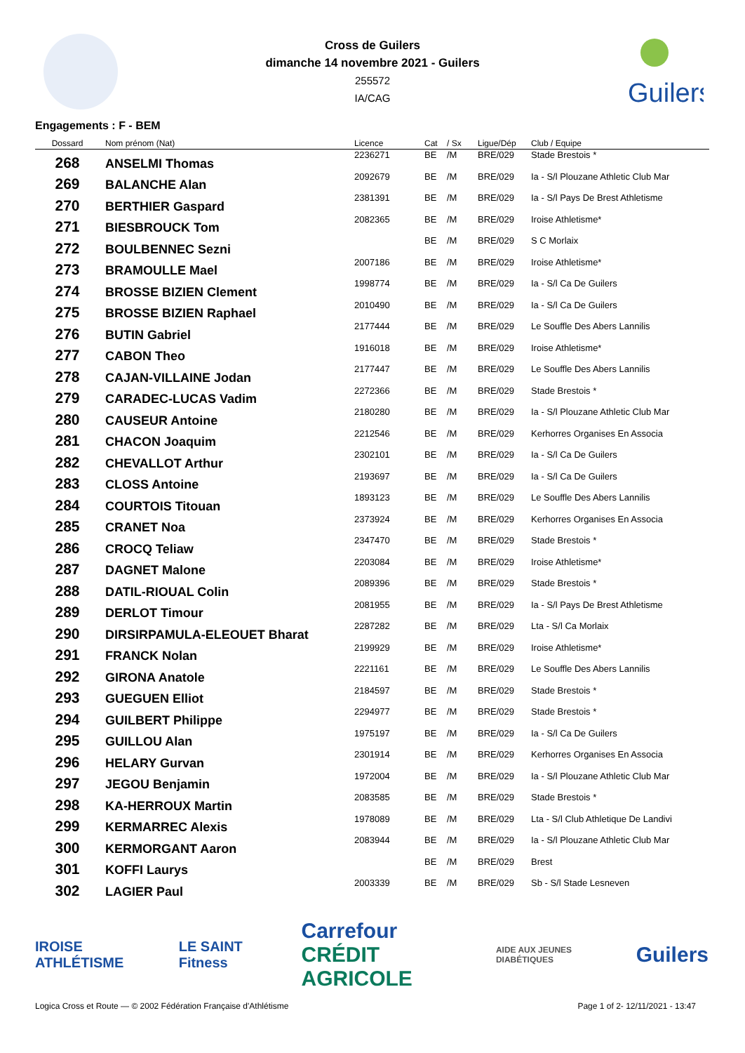Cross de Guilers
dimanche 14 novembre 2021 - Guilers
255572
IA/CAG
Guilers
Engagements : F - BEM
| Dossard | Nom prénom (Nat) | Licence | Cat | / Sx | Ligue/Dép | Club / Equipe |
| --- | --- | --- | --- | --- | --- | --- |
| 268 | ANSELMI Thomas | 2236271 | BE | /M | BRE/029 | Stade Brestois * |
| 269 | BALANCHE Alan | 2092679 | BE | /M | BRE/029 | Ia - S/l Plouzane Athletic Club Mar |
| 270 | BERTHIER Gaspard | 2381391 | BE | /M | BRE/029 | Ia - S/l Pays De Brest Athletisme |
| 271 | BIESBROUCK Tom | 2082365 | BE | /M | BRE/029 | Iroise Athletisme* |
| 272 | BOULBENNEC Sezni | | BE | /M | BRE/029 | S C Morlaix |
| 273 | BRAMOULLE Mael | 2007186 | BE | /M | BRE/029 | Iroise Athletisme* |
| 274 | BROSSE BIZIEN Clement | 1998774 | BE | /M | BRE/029 | Ia - S/l Ca De Guilers |
| 275 | BROSSE BIZIEN Raphael | 2010490 | BE | /M | BRE/029 | Ia - S/l Ca De Guilers |
| 276 | BUTIN Gabriel | 2177444 | BE | /M | BRE/029 | Le Souffle Des Abers Lannilis |
| 277 | CABON Theo | 1916018 | BE | /M | BRE/029 | Iroise Athletisme* |
| 278 | CAJAN-VILLAINE Jodan | 2177447 | BE | /M | BRE/029 | Le Souffle Des Abers Lannilis |
| 279 | CARADEC-LUCAS Vadim | 2272366 | BE | /M | BRE/029 | Stade Brestois * |
| 280 | CAUSEUR Antoine | 2180280 | BE | /M | BRE/029 | Ia - S/l Plouzane Athletic Club Mar |
| 281 | CHACON Joaquim | 2212546 | BE | /M | BRE/029 | Kerhorres Organises En Associa |
| 282 | CHEVALLOT Arthur | 2302101 | BE | /M | BRE/029 | Ia - S/l Ca De Guilers |
| 283 | CLOSS Antoine | 2193697 | BE | /M | BRE/029 | Ia - S/l Ca De Guilers |
| 284 | COURTOIS Titouan | 1893123 | BE | /M | BRE/029 | Le Souffle Des Abers Lannilis |
| 285 | CRANET Noa | 2373924 | BE | /M | BRE/029 | Kerhorres Organises En Associa |
| 286 | CROCQ Teliaw | 2347470 | BE | /M | BRE/029 | Stade Brestois * |
| 287 | DAGNET Malone | 2203084 | BE | /M | BRE/029 | Iroise Athletisme* |
| 288 | DATIL-RIOUAL Colin | 2089396 | BE | /M | BRE/029 | Stade Brestois * |
| 289 | DERLOT Timour | 2081955 | BE | /M | BRE/029 | Ia - S/l Pays De Brest Athletisme |
| 290 | DIRSIRPAMULA-ELEOUET Bharat | 2287282 | BE | /M | BRE/029 | Lta - S/l Ca Morlaix |
| 291 | FRANCK Nolan | 2199929 | BE | /M | BRE/029 | Iroise Athletisme* |
| 292 | GIRONA Anatole | 2221161 | BE | /M | BRE/029 | Le Souffle Des Abers Lannilis |
| 293 | GUEGUEN Elliot | 2184597 | BE | /M | BRE/029 | Stade Brestois * |
| 294 | GUILBERT Philippe | 2294977 | BE | /M | BRE/029 | Stade Brestois * |
| 295 | GUILLOU Alan | 1975197 | BE | /M | BRE/029 | Ia - S/l Ca De Guilers |
| 296 | HELARY Gurvan | 2301914 | BE | /M | BRE/029 | Kerhorres Organises En Associa |
| 297 | JEGOU Benjamin | 1972004 | BE | /M | BRE/029 | Ia - S/l Plouzane Athletic Club Mar |
| 298 | KA-HERROUX Martin | 2083585 | BE | /M | BRE/029 | Stade Brestois * |
| 299 | KERMARREC Alexis | 1978089 | BE | /M | BRE/029 | Lta - S/l Club Athletique De Landivi |
| 300 | KERMORGANT Aaron | 2083944 | BE | /M | BRE/029 | Ia - S/l Plouzane Athletic Club Mar |
| 301 | KOFFI Laurys | | BE | /M | BRE/029 | Brest |
| 302 | LAGIER Paul | 2003339 | BE | /M | BRE/029 | Sb - S/l Stade Lesneven |
IROISE ATHLÉTISME LE SAINT Fitness Carrefour
CRÉDIT AGRICOLE AIDE AUX JEUNES DIABÉTIQUES Guilers
Logica Cross et Route — © 2002 Fédération Française d'Athlétisme Page 1 of 2- 12/11/2021 - 13:47